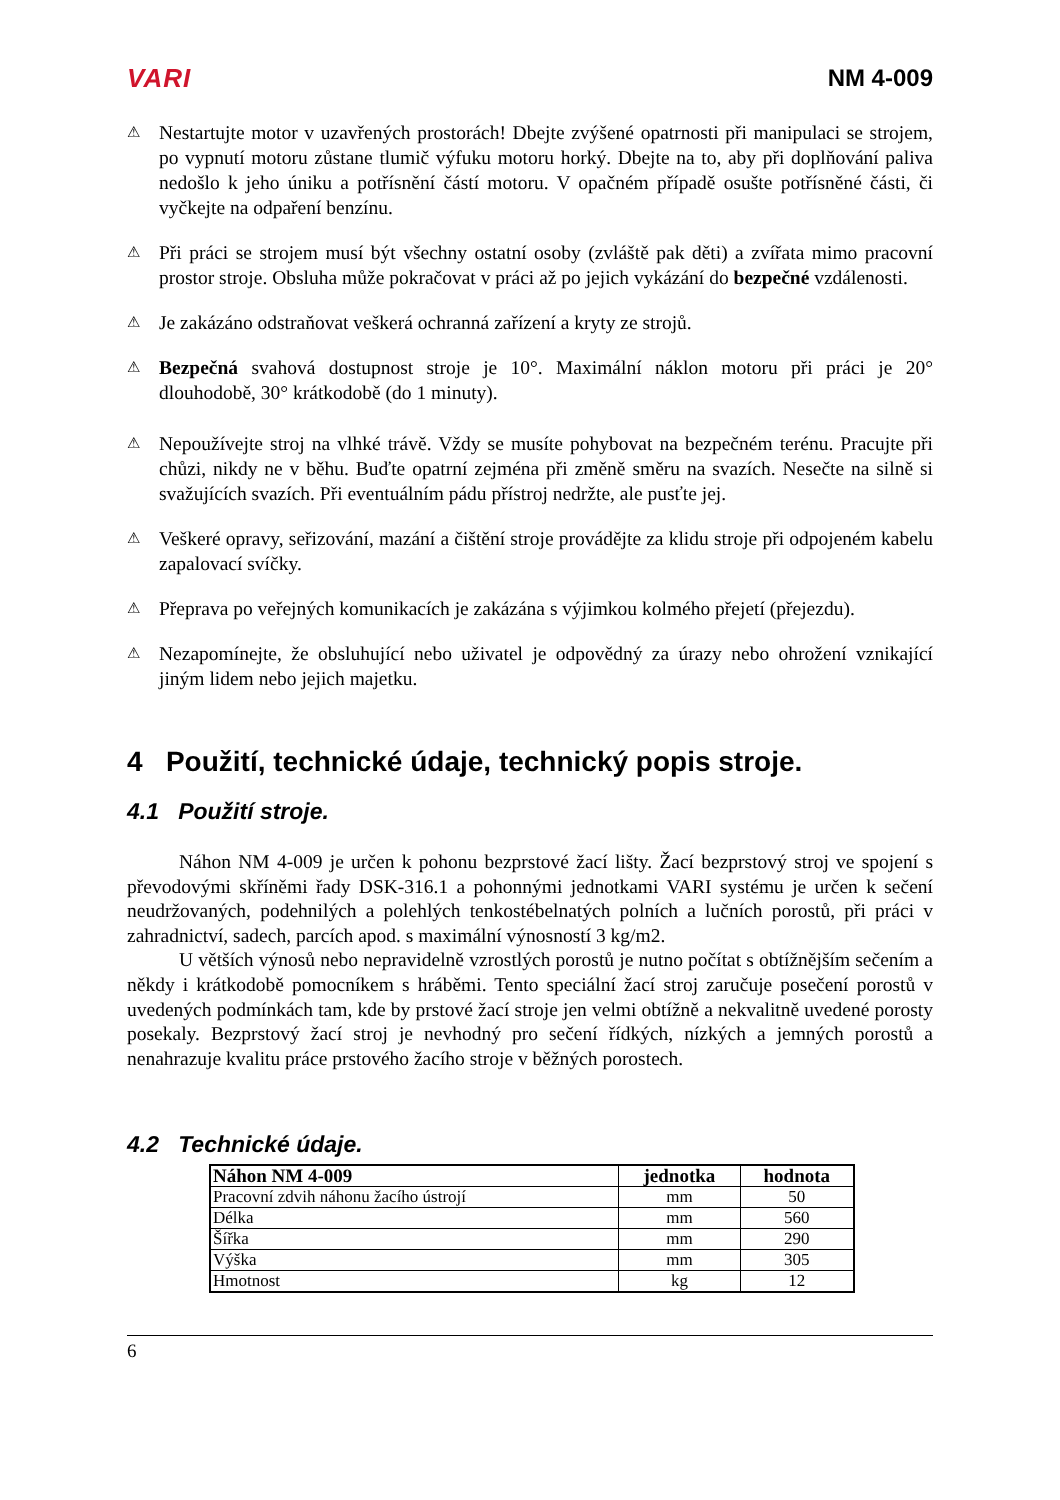VARI NM 4-009
⚠
Nestartujte motor v uzavřených prostorách! Dbejte zvýšené opatrnosti při manipulaci se strojem, po vypnutí motoru zůstane tlumič výfuku motoru horký. Dbejte na to, aby při doplňování paliva nedošlo k jeho úniku a potřísnění částí motoru. V opačném případě osušte potřísněné části, či vyčkejte na odpaření benzínu.
⚠
Při práci se strojem musí být všechny ostatní osoby (zvláště pak děti) a zvířata mimo pracovní prostor stroje. Obsluha může pokračovat v práci až po jejich vykázání do bezpečné vzdálenosti.
⚠
Je zakázáno odstraňovat veškerá ochranná zařízení a kryty ze strojů.
⚠
Bezpečná svahová dostupnost stroje je 10°. Maximální náklon motoru při práci je 20° dlouhodobě, 30° krátkodobě (do 1 minuty).
⚠
Nepoužívejte stroj na vlhké trávě. Vždy se musíte pohybovat na bezpečném terénu. Pracujte při chůzi, nikdy ne v běhu. Buďte opatrní zejména při změně směru na svazích. Nesečte na silně si svažujících svazích. Při eventuálním pádu přístroj nedržte, ale pusťte jej.
⚠
Veškeré opravy, seřizování, mazání a čištění stroje provádějte za klidu stroje při odpojeném kabelu zapalovací svíčky.
⚠
Přeprava po veřejných komunikacích je zakázána s výjimkou kolmého přejetí (přejezdu).
⚠
Nezapomínejte, že obsluhující nebo uživatel je odpovědný za úrazy nebo ohrožení vznikající jiným lidem nebo jejich majetku.
4 Použití, technické údaje, technický popis stroje.
4.1 Použití stroje.
Náhon NM 4-009 je určen k pohonu bezprstové žací lišty. Žací bezprstový stroj ve spojení s převodovými skříněmi řady DSK-316.1 a pohonnými jednotkami VARI systému je určen k sečení neudržovaných, podehnilých a polehlých tenkostébelnatých polních a lučních porostů, při práci v zahradnictví, sadech, parcích apod. s maximální výnosností 3 kg/m2.
U větších výnosů nebo nepravidelně vzrostlých porostů je nutno počítat s obtížnějším sečením a někdy i krátkodobě pomocníkem s hráběmi. Tento speciální žací stroj zaručuje posečení porostů v uvedených podmínkách tam, kde by prstové žací stroje jen velmi obtížně a nekvalitně uvedené porosty posekaly. Bezprstový žací stroj je nevhodný pro sečení řídkých, nízkých a jemných porostů a nenahrazuje kvalitu práce prstového žacího stroje v běžných porostech.
4.2 Technické údaje.
| Náhon NM 4-009 | jednotka | hodnota |
| --- | --- | --- |
| Pracovní zdvih náhonu žacího ústrojí | mm | 50 |
| Délka | mm | 560 |
| Šířka | mm | 290 |
| Výška | mm | 305 |
| Hmotnost | kg | 12 |
6